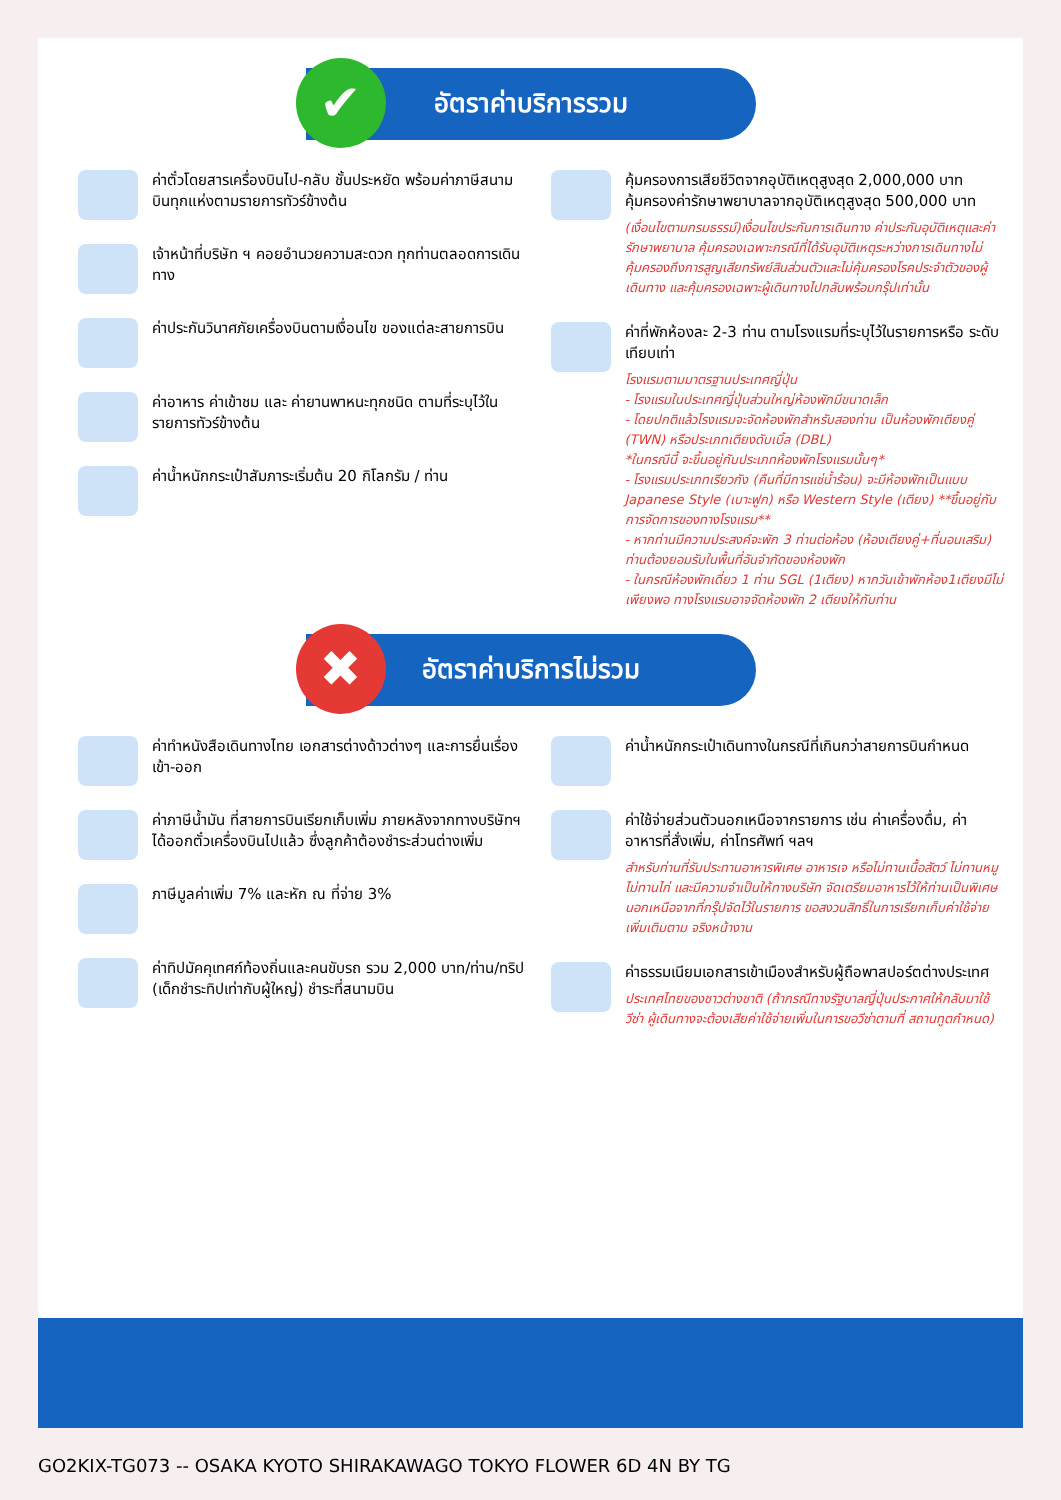✔
อัตราค่าบริการรวม
ค่าตั๋วโดยสารเครื่องบินไป-กลับ ชั้นประหยัด พร้อมค่าภาษีสนามบินทุกแห่งตามรายการทัวร์ข้างต้น
เจ้าหน้าที่บริษัท ฯ คอยอำนวยความสะดวก ทุกท่านตลอดการเดินทาง
ค่าประกันวินาศภัยเครื่องบินตามเงื่อนไข ของแต่ละสายการบิน
ค่าอาหาร ค่าเข้าชม และ ค่ายานพาหนะทุกชนิด ตามที่ระบุไว้ในรายการทัวร์ข้างต้น
ค่าน้ำหนักกระเป๋าสัมภาระเริ่มต้น 20 กิโลกรัม / ท่าน
คุ้มครองการเสียชีวิตจากอุบัติเหตุสูงสุด 2,000,000 บาท คุ้มครองค่ารักษาพยาบาลจากอุบัติเหตุสูงสุด 500,000 บาท
(เงื่อนไขตามกรมธรรม์)เงื่อนไขประกันการเดินทาง ค่าประกันอุบัติเหตุและค่ารักษาพยาบาล คุ้มครองเฉพาะกรณีที่ได้รับอุบัติเหตุระหว่างการเดินทางไม่คุ้มครองถึงการสูญเสียทรัพย์สินส่วนตัวและไม่คุ้มครองโรคประจำตัวของผู้เดินทาง และคุ้มครองเฉพาะผู้เดินทางไปกลับพร้อมกรุ๊ปเท่านั้น
ค่าที่พักห้องละ 2-3 ท่าน ตามโรงแรมที่ระบุไว้ในรายการหรือ ระดับเทียบเท่า
โรงแรมตามมาตรฐานประเทศญี่ปุ่น
- โรงแรมในประเทศญี่ปุ่นส่วนใหญ่ห้องพักมีขนาดเล็ก
- โดยปกติแล้วโรงแรมจะจัดห้องพักสำหรับสองท่าน เป็นห้องพักเตียงคู่ (TWN) หรือประเภทเตียงดับเบิ้ล (DBL)
*ในกรณีนี้ จะขึ้นอยู่กับประเภทห้องพักโรงแรมนั้นๆ*
- โรงแรมประเภทเรียวกัง (คืนที่มีการแช่น้ำร้อน) จะมีห้องพักเป็นแบบ Japanese Style (เบาะฟูก) หรือ Western Style (เตียง) **ขึ้นอยู่กับการจัดการของทางโรงแรม**
- หากท่านมีความประสงค์จะพัก 3 ท่านต่อห้อง (ห้องเตียงคู่+ที่นอนเสริม) ท่านต้องยอมรับในพื้นที่อันจำกัดของห้องพัก
- ในกรณีห้องพักเดี่ยว 1 ท่าน SGL (1เตียง) หากวันเข้าพักห้อง1เตียงมีไม่เพียงพอ ทางโรงแรมอาจจัดห้องพัก 2 เตียงให้กับท่าน
✖
อัตราค่าบริการไม่รวม
ค่าทำหนังสือเดินทางไทย เอกสารต่างด้าวต่างๆ และการยื่นเรื่อง เข้า-ออก
ค่าภาษีน้ำมัน ที่สายการบินเรียกเก็บเพิ่ม ภายหลังจากทางบริษัทฯ ได้ออกตั๋วเครื่องบินไปแล้ว ซึ่งลูกค้าต้องชำระส่วนต่างเพิ่ม
ภาษีมูลค่าเพิ่ม 7% และหัก ณ ที่จ่าย 3%
ค่าทิปมัคคุเทศก์ท้องถิ่นและคนขับรถ รวม 2,000 บาท/ท่าน/ทริป (เด็กชำระทิปเท่ากับผู้ใหญ่) ชำระที่สนามบิน
ค่าน้ำหนักกระเป๋าเดินทางในกรณีที่เกินกว่าสายการบินกำหนด
ค่าใช้จ่ายส่วนตัวนอกเหนือจากรายการ เช่น ค่าเครื่องดื่ม, ค่าอาหารที่สั่งเพิ่ม, ค่าโทรศัพท์ ฯลฯ
สำหรับท่านที่รับประทานอาหารพิเศษ อาหารเจ หรือไม่ทานเนื้อสัตว์ ไม่ทานหมู ไม่ทานไก่ และมีความจำเป็นให้ทางบริษัท จัดเตรียมอาหารไว้ให้ท่านเป็นพิเศษนอกเหนือจากที่กรุ๊ปจัดไว้ในรายการ ขอสงวนสิทธิ์ในการเรียกเก็บค่าใช้จ่ายเพิ่มเติมตาม จริงหน้างาน
ค่าธรรมเนียมเอกสารเข้าเมืองสำหรับผู้ถือพาสปอร์ตต่างประเทศ
ประเทศไทยของชาวต่างชาติ (ถ้ากรณีทางรัฐบาลญี่ปุ่นประกาศให้กลับมาใช้วีซ่า ผู้เดินทางจะต้องเสียค่าใช้จ่ายเพิ่มในการขอวีซ่าตามที่ สถานทูตกำหนด)
GO2KIX-TG073 -- OSAKA KYOTO SHIRAKAWAGO TOKYO FLOWER 6D 4N BY TG